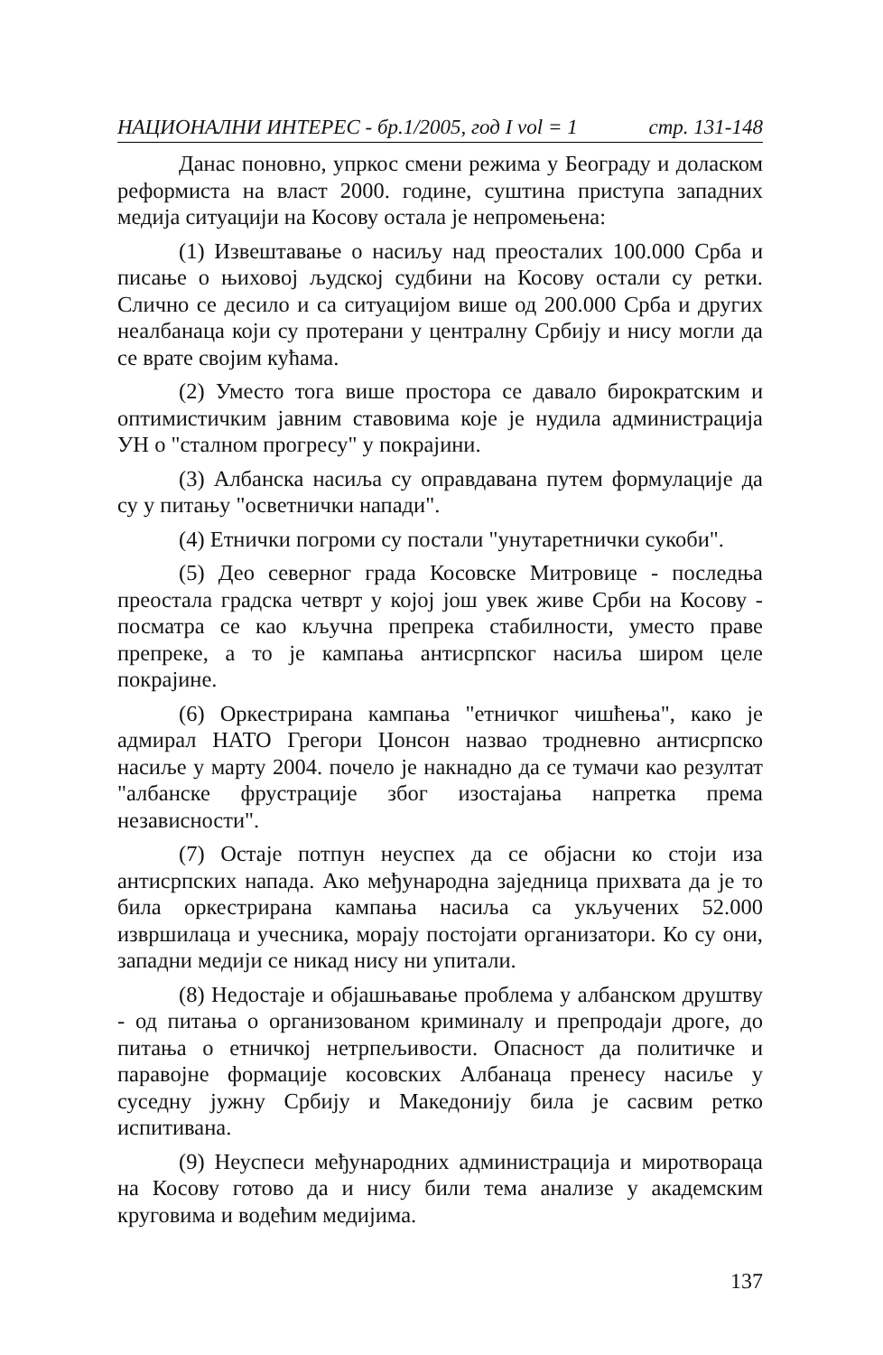НАЦИОНАЛНИ ИНТЕРЕС - бр.1/2005, год I vol = 1 стр. 131-148
Данас поновно, упркос смени режима у Београду и доласком реформиста на власт 2000. године, суштина приступа западних медија ситуацији на Косову остала је непромењена:
(1) Извештавање о насиљу над преосталих 100.000 Срба и писање о њиховој људској судбини на Косову остали су ретки. Слично се десило и са ситуацијом више од 200.000 Срба и других неалбанаца који су протерани у централну Србију и нису могли да се врате својим кућама.
(2) Уместо тога више простора се давало бирократским и оптимистичким јавним ставовима које је нудила администрација УН о "сталном прогресу" у покрајини.
(3) Албанска насиља су оправдавана путем формулације да су у питању "осветнички напади".
(4) Етнички погроми су постали "унутаретнички сукоби".
(5) Део северног града Косовске Митровице - последња преостала градска четврт у којој још увек живе Срби на Косову - посматра се као кључна препрека стабилности, уместо праве препреке, а то је кампања антисрпског насиља широм целе покрајине.
(6) Оркестрирана кампања "етничког чишћења", како је адмирал НАТО Грегори Џонсон назвао тродневно антисрпско насиље у марту 2004. почело је накнадно да се тумачи као резултат "албанске фрустрације због изостајања напретка према независности".
(7) Остаје потпун неуспех да се објасни ко стоји иза антисрпских напада. Ако међународна заједница прихвата да је то била оркестрирана кампања насиља са укључених 52.000 извршилаца и учесника, морају постојати организатори. Ко су они, западни медији се никад нису ни упитали.
(8) Недостаје и објашњавање проблема у албанском друштву - од питања о организованом криминалу и препродаји дроге, до питања о етничкој нетрпељивости. Опасност да политичке и паравојне формације косовских Албанаца пренесу насиље у суседну јужну Србију и Македонију била је сасвим ретко испитивана.
(9) Неуспеси међународних администрација и миротвораца на Косову готово да и нису били тема анализе у академским круговима и водећим медијима.
137